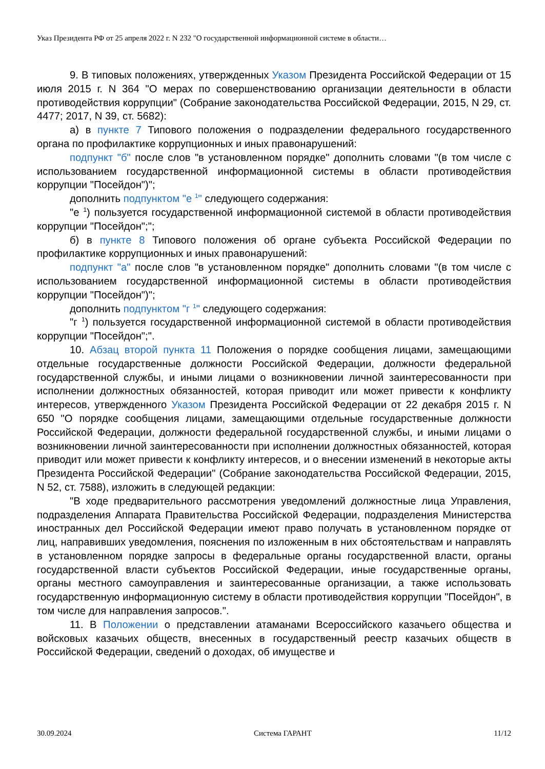Указ Президента РФ от 25 апреля 2022 г. N 232 "О государственной информационной системе в области…
9. В типовых положениях, утвержденных Указом Президента Российской Федерации от 15 июля 2015 г. N 364 "О мерах по совершенствованию организации деятельности в области противодействия коррупции" (Собрание законодательства Российской Федерации, 2015, N 29, ст. 4477; 2017, N 39, ст. 5682):
а) в пункте 7 Типового положения о подразделении федерального государственного органа по профилактике коррупционных и иных правонарушений:
подпункт "б" после слов "в установленном порядке" дополнить словами "(в том числе с использованием государственной информационной системы в области противодействия коррупции "Посейдон")";
дополнить подпунктом "е <sup>1</sup>" следующего содержания:
"е <sup>1</sup>) пользуется государственной информационной системой в области противодействия коррупции "Посейдон";";
б) в пункте 8 Типового положения об органе субъекта Российской Федерации по профилактике коррупционных и иных правонарушений:
подпункт "а" после слов "в установленном порядке" дополнить словами "(в том числе с использованием государственной информационной системы в области противодействия коррупции "Посейдон")";
дополнить подпунктом "г <sup>1</sup>" следующего содержания:
"г <sup>1</sup>) пользуется государственной информационной системой в области противодействия коррупции "Посейдон";".
10. Абзац второй пункта 11 Положения о порядке сообщения лицами, замещающими отдельные государственные должности Российской Федерации, должности федеральной государственной службы, и иными лицами о возникновении личной заинтересованности при исполнении должностных обязанностей, которая приводит или может привести к конфликту интересов, утвержденного Указом Президента Российской Федерации от 22 декабря 2015 г. N 650 "О порядке сообщения лицами, замещающими отдельные государственные должности Российской Федерации, должности федеральной государственной службы, и иными лицами о возникновении личной заинтересованности при исполнении должностных обязанностей, которая приводит или может привести к конфликту интересов, и о внесении изменений в некоторые акты Президента Российской Федерации" (Собрание законодательства Российской Федерации, 2015, N 52, ст. 7588), изложить в следующей редакции:
"В ходе предварительного рассмотрения уведомлений должностные лица Управления, подразделения Аппарата Правительства Российской Федерации, подразделения Министерства иностранных дел Российской Федерации имеют право получать в установленном порядке от лиц, направивших уведомления, пояснения по изложенным в них обстоятельствам и направлять в установленном порядке запросы в федеральные органы государственной власти, органы государственной власти субъектов Российской Федерации, иные государственные органы, органы местного самоуправления и заинтересованные организации, а также использовать государственную информационную систему в области противодействия коррупции "Посейдон", в том числе для направления запросов.".
11. В Положении о представлении атаманами Всероссийского казачьего общества и войсковых казачьих обществ, внесенных в государственный реестр казачьих обществ в Российской Федерации, сведений о доходах, об имуществе и
30.09.2024 Система ГАРАНТ 11/12